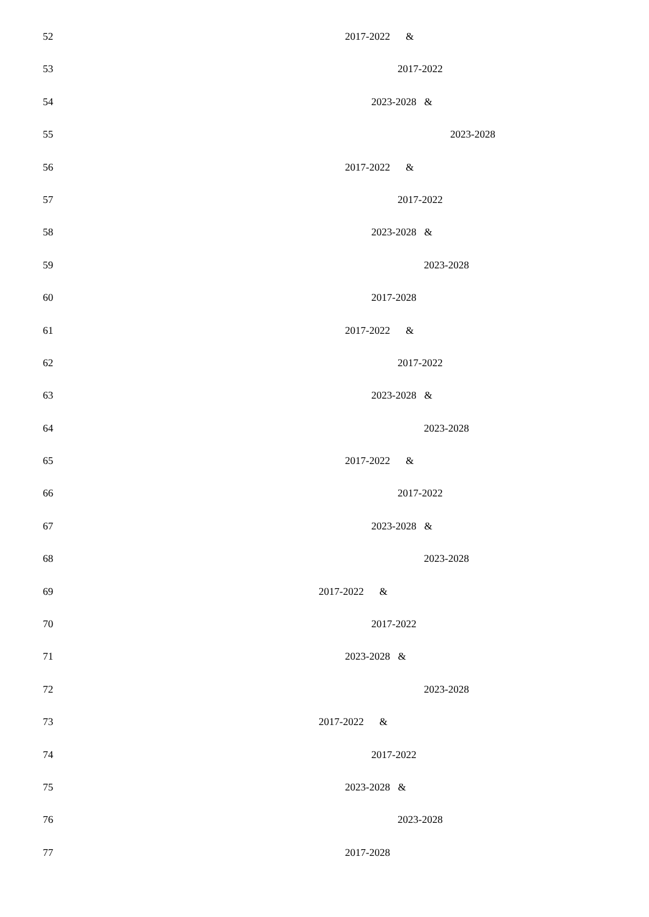52 2017-2022 &
53 2017-2022
54 2023-2028 &
55 2023-2028
56 2017-2022 &
57 2017-2022
58 2023-2028 &
59 2023-2028
60 2017-2028
61 2017-2022 &
62 2017-2022
63 2023-2028 &
64 2023-2028
65 2017-2022 &
66 2017-2022
67 2023-2028 &
68 2023-2028
69 2017-2022 &
70 2017-2022
71 2023-2028 &
72 2023-2028
73 2017-2022 &
74 2017-2022
75 2023-2028 &
76 2023-2028
77 2017-2028